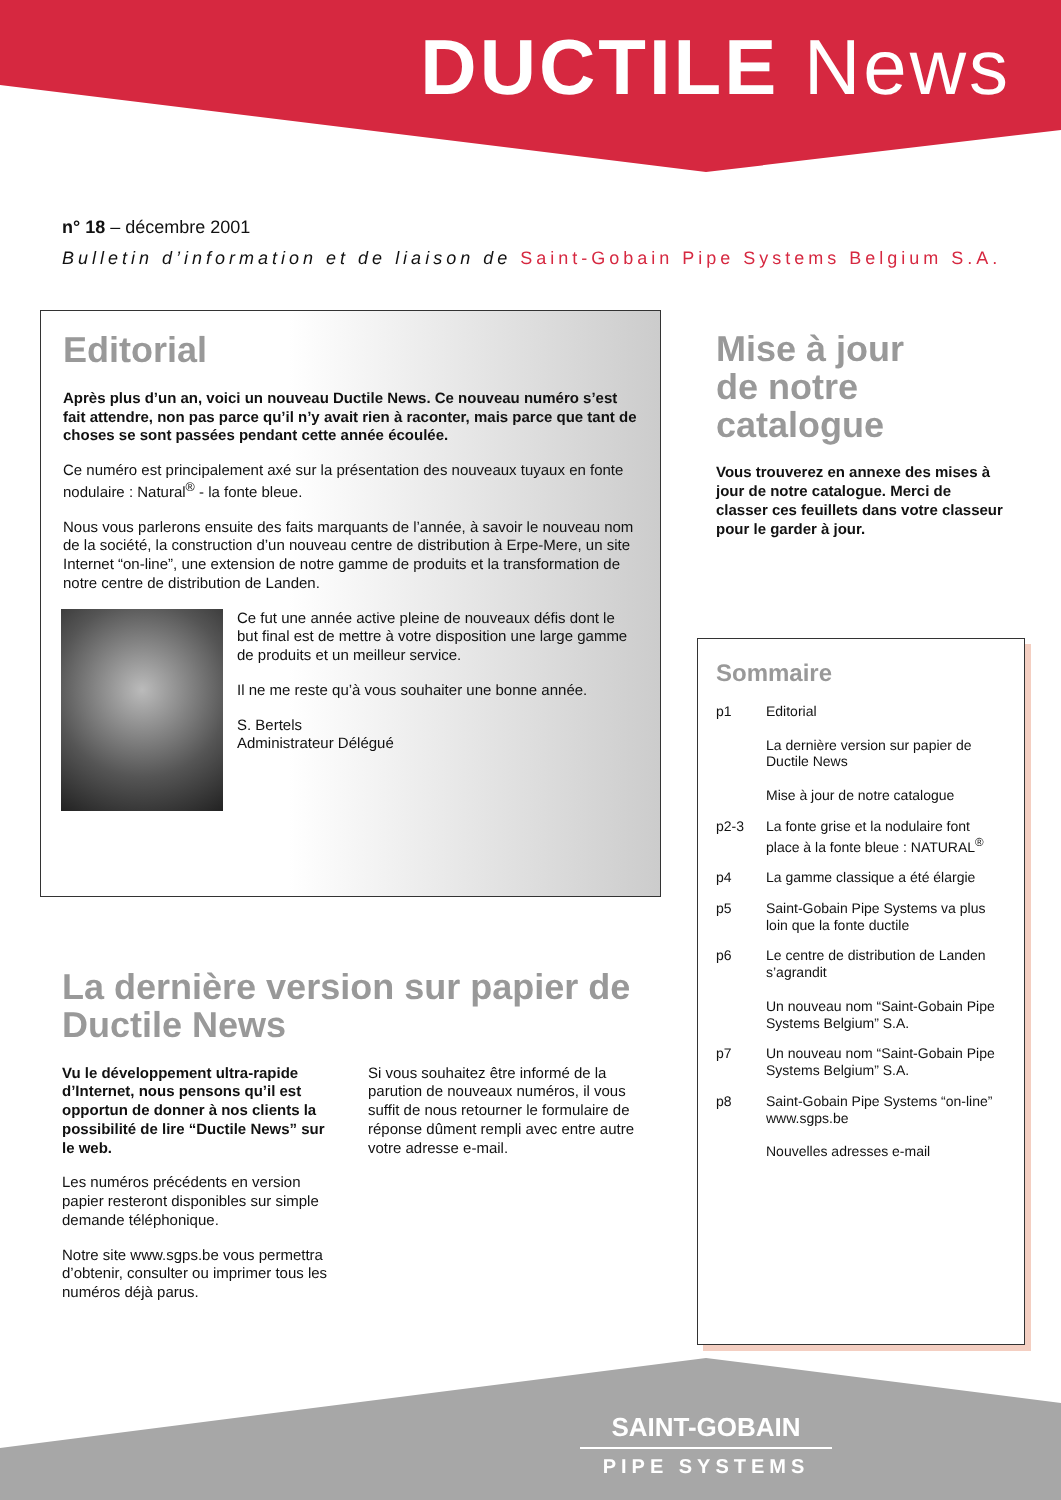DUCTILE News
n° 18 – décembre 2001
Bulletin d’information et de liaison de Saint-Gobain Pipe Systems Belgium S.A.
Editorial
Après plus d’un an, voici un nouveau Ductile News. Ce nouveau numéro s’est fait attendre, non pas parce qu’il n’y avait rien à raconter, mais parce que tant de choses se sont passées pendant cette année écoulée.
Ce numéro est principalement axé sur la présentation des nouveaux tuyaux en fonte nodulaire : Natural<sup>®</sup> - la fonte bleue.
Nous vous parlerons ensuite des faits marquants de l’année, à savoir le nouveau nom de la société, la construction d’un nouveau centre de distribution à Erpe-Mere, un site Internet “on-line”, une extension de notre gamme de produits et la transformation de notre centre de distribution de Landen.
Ce fut une année active pleine de nouveaux défis dont le but final est de mettre à votre disposition une large gamme de produits et un meilleur service.
Il ne me reste qu’à vous souhaiter une bonne année.
S. Bertels
Administrateur Délégué
Mise à jour
de notre
catalogue
Vous trouverez en annexe des mises à jour de notre catalogue. Merci de classer ces feuillets dans votre classeur pour le garder à jour.
Sommaire
p1 Editorial
La dernière version sur papier de Ductile News
Mise à jour de notre catalogue
p2-3 La fonte grise et la nodulaire font place à la fonte bleue : NATURAL<sup>®</sup>
p4 La gamme classique a été élargie
p5 Saint-Gobain Pipe Systems va plus loin que la fonte ductile
p6 Le centre de distribution de Landen s’agrandit
Un nouveau nom “Saint-Gobain Pipe Systems Belgium” S.A.
p7 Un nouveau nom “Saint-Gobain Pipe Systems Belgium” S.A.
p8 Saint-Gobain Pipe Systems “on-line” www.sgps.be
Nouvelles adresses e-mail
La dernière version sur papier de Ductile News
Vu le développement ultra-rapide d’Internet, nous pensons qu’il est opportun de donner à nos clients la possibilité de lire “Ductile News” sur le web.
Les numéros précédents en version papier resteront disponibles sur simple demande téléphonique.
Notre site www.sgps.be vous permettra d’obtenir, consulter ou imprimer tous les numéros déjà parus.
Si vous souhaitez être informé de la parution de nouveaux numéros, il vous suffit de nous retourner le formulaire de réponse dûment rempli avec entre autre votre adresse e-mail.
SAINT-GOBAIN
PIPE SYSTEMS